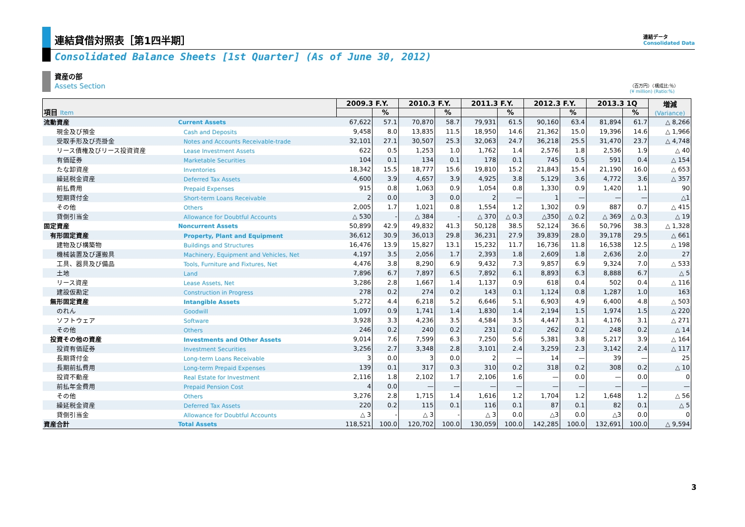連結貸借対照表［第1四半期］
連結データ
Consolidated Data
Consolidated Balance Sheets [1st Quarter] (As of June 30, 2012)
資産の部
Assets Section
（百万円）（構成比:％）
(¥ million) (Ratio:%)
| 項目 Item | | 2009.3 F.Y. | | 2010.3 F.Y. | | 2011.3 F.Y. | | 2012.3 F.Y. | | 2013.3 1Q | | 増減 (Variance) |
| --- | --- | --- | --- | --- | --- | --- | --- | --- | --- | --- | --- | --- |
| | | | % | | % | | % | | % | | % | |
| 流動資産 | Current Assets | 67,622 | 57.1 | 70,870 | 58.7 | 79,931 | 61.5 | 90,160 | 63.4 | 81,894 | 61.7 | △ 8,266 |
| 現金及び預金 | Cash and Deposits | 9,458 | 8.0 | 13,835 | 11.5 | 18,950 | 14.6 | 21,362 | 15.0 | 19,396 | 14.6 | △ 1,966 |
| 受取手形及び売掛金 | Notes and Accounts Receivable-trade | 32,101 | 27.1 | 30,507 | 25.3 | 32,063 | 24.7 | 36,218 | 25.5 | 31,470 | 23.7 | △ 4,748 |
| リース債権及びリース投資資産 | Lease Investment Assets | 622 | 0.5 | 1,253 | 1.0 | 1,762 | 1.4 | 2,576 | 1.8 | 2,536 | 1.9 | △ 40 |
| 有価証券 | Marketable Securities | 104 | 0.1 | 134 | 0.1 | 178 | 0.1 | 745 | 0.5 | 591 | 0.4 | △ 154 |
| たな卸資産 | Inventories | 18,342 | 15.5 | 18,777 | 15.6 | 19,810 | 15.2 | 21,843 | 15.4 | 21,190 | 16.0 | △ 653 |
| 繰延税金資産 | Deferred Tax Assets | 4,600 | 3.9 | 4,657 | 3.9 | 4,925 | 3.8 | 5,129 | 3.6 | 4,772 | 3.6 | △ 357 |
| 前払費用 | Prepaid Expenses | 915 | 0.8 | 1,063 | 0.9 | 1,054 | 0.8 | 1,330 | 0.9 | 1,420 | 1.1 | 90 |
| 短期貸付金 | Short-term Loans Receivable | 2 | 0.0 | 3 | 0.0 | 2 | — | 1 | — | — | — | △1 |
| その他 | Others | 2,005 | 1.7 | 1,021 | 0.8 | 1,554 | 1.2 | 1,302 | 0.9 | 887 | 0.7 | △ 415 |
| 貸倒引当金 | Allowance for Doubtful Accounts | △ 530 | - | △ 384 | - | △ 370 | △ 0.3 | △350 | △ 0.2 | △ 369 | △ 0.3 | △ 19 |
| 固定資産 | Noncurrent Assets | 50,899 | 42.9 | 49,832 | 41.3 | 50,128 | 38.5 | 52,124 | 36.6 | 50,796 | 38.3 | △ 1,328 |
| 有形固定資産 | Property, Plant and Equipment | 36,612 | 30.9 | 36,013 | 29.8 | 36,231 | 27.9 | 39,839 | 28.0 | 39,178 | 29.5 | △ 661 |
| 建物及び構築物 | Buildings and Structures | 16,476 | 13.9 | 15,827 | 13.1 | 15,232 | 11.7 | 16,736 | 11.8 | 16,538 | 12.5 | △ 198 |
| 機械装置及び運搬具 | Machinery, Equipment and Vehicles, Net | 4,197 | 3.5 | 2,056 | 1.7 | 2,393 | 1.8 | 2,609 | 1.8 | 2,636 | 2.0 | 27 |
| 工具、器具及び備品 | Tools, Furniture and Fixtures, Net | 4,476 | 3.8 | 8,290 | 6.9 | 9,432 | 7.3 | 9,857 | 6.9 | 9,324 | 7.0 | △ 533 |
| 土地 | Land | 7,896 | 6.7 | 7,897 | 6.5 | 7,892 | 6.1 | 8,893 | 6.3 | 8,888 | 6.7 | △ 5 |
| リース資産 | Lease Assets, Net | 3,286 | 2.8 | 1,667 | 1.4 | 1,137 | 0.9 | 618 | 0.4 | 502 | 0.4 | △ 116 |
| 建設仮勘定 | Construction in Progress | 278 | 0.2 | 274 | 0.2 | 143 | 0.1 | 1,124 | 0.8 | 1,287 | 1.0 | 163 |
| 無形固定資産 | Intangible Assets | 5,272 | 4.4 | 6,218 | 5.2 | 6,646 | 5.1 | 6,903 | 4.9 | 6,400 | 4.8 | △ 503 |
| のれん | Goodwill | 1,097 | 0.9 | 1,741 | 1.4 | 1,830 | 1.4 | 2,194 | 1.5 | 1,974 | 1.5 | △ 220 |
| ソフトウェア | Software | 3,928 | 3.3 | 4,236 | 3.5 | 4,584 | 3.5 | 4,447 | 3.1 | 4,176 | 3.1 | △ 271 |
| その他 | Others | 246 | 0.2 | 240 | 0.2 | 231 | 0.2 | 262 | 0.2 | 248 | 0.2 | △ 14 |
| 投資その他の資産 | Investments and Other Assets | 9,014 | 7.6 | 7,599 | 6.3 | 7,250 | 5.6 | 5,381 | 3.8 | 5,217 | 3.9 | △ 164 |
| 投資有価証券 | Investment Securities | 3,256 | 2.7 | 3,348 | 2.8 | 3,101 | 2.4 | 3,259 | 2.3 | 3,142 | 2.4 | △ 117 |
| 長期貸付金 | Long-term Loans Receivable | 3 | 0.0 | 3 | 0.0 | 2 | — | 14 | — | 39 | — | 25 |
| 長期前払費用 | Long-term Prepaid Expenses | 139 | 0.1 | 317 | 0.3 | 310 | 0.2 | 318 | 0.2 | 308 | 0.2 | △ 10 |
| 投資不動産 | Real Estate for Investment | 2,116 | 1.8 | 2,102 | 1.7 | 2,106 | 1.6 | — | 0.0 | — | 0.0 | 0 |
| 前払年金費用 | Prepaid Pension Cost | 4 | 0.0 | — | — | — | — | — | — | — | — | — |
| その他 | Others | 3,276 | 2.8 | 1,715 | 1.4 | 1,616 | 1.2 | 1,704 | 1.2 | 1,648 | 1.2 | △ 56 |
| 繰延税金資産 | Deferred Tax Assets | 220 | 0.2 | 115 | 0.1 | 116 | 0.1 | 87 | 0.1 | 82 | 0.1 | △ 5 |
| 貸倒引当金 | Allowance for Doubtful Accounts | △ 3 | - | △ 3 | - | △ 3 | 0.0 | △3 | 0.0 | △3 | 0.0 | 0 |
| 資産合計 | Total Assets | 118,521 | 100.0 | 120,702 | 100.0 | 130,059 | 100.0 | 142,285 | 100.0 | 132,691 | 100.0 | △ 9,594 |
3